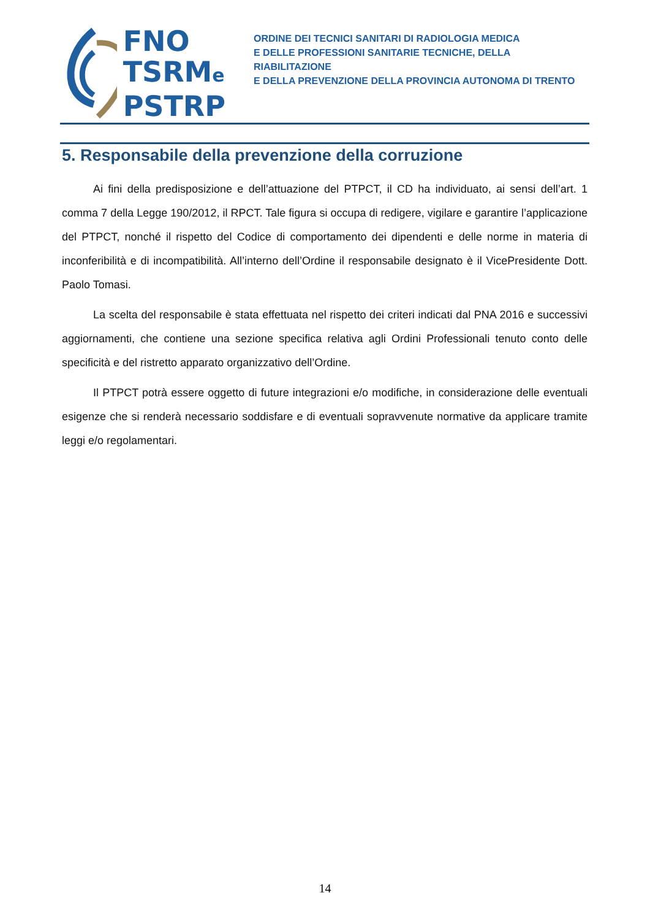FNO
TSRMe
PSTRP
ORDINE DEI TECNICI SANITARI DI RADIOLOGIA MEDICA
E DELLE PROFESSIONI SANITARIE TECNICHE, DELLA RIABILITAZIONE
E DELLA PREVENZIONE DELLA PROVINCIA AUTONOMA DI TRENTO
5. Responsabile della prevenzione della corruzione
Ai fini della predisposizione e dell’attuazione del PTPCT, il CD ha individuato, ai sensi dell’art. 1 comma 7 della Legge 190/2012, il RPCT. Tale figura si occupa di redigere, vigilare e garantire l’applicazione del PTPCT, nonché il rispetto del Codice di comportamento dei dipendenti e delle norme in materia di inconferibilità e di incompatibilità. All’interno dell’Ordine il responsabile designato è il VicePresidente Dott. Paolo Tomasi.
La scelta del responsabile è stata effettuata nel rispetto dei criteri indicati dal PNA 2016 e successivi aggiornamenti, che contiene una sezione specifica relativa agli Ordini Professionali tenuto conto delle specificità e del ristretto apparato organizzativo dell’Ordine.
Il PTPCT potrà essere oggetto di future integrazioni e/o modifiche, in considerazione delle eventuali esigenze che si renderà necessario soddisfare e di eventuali sopravvenute normative da applicare tramite leggi e/o regolamentari.
14